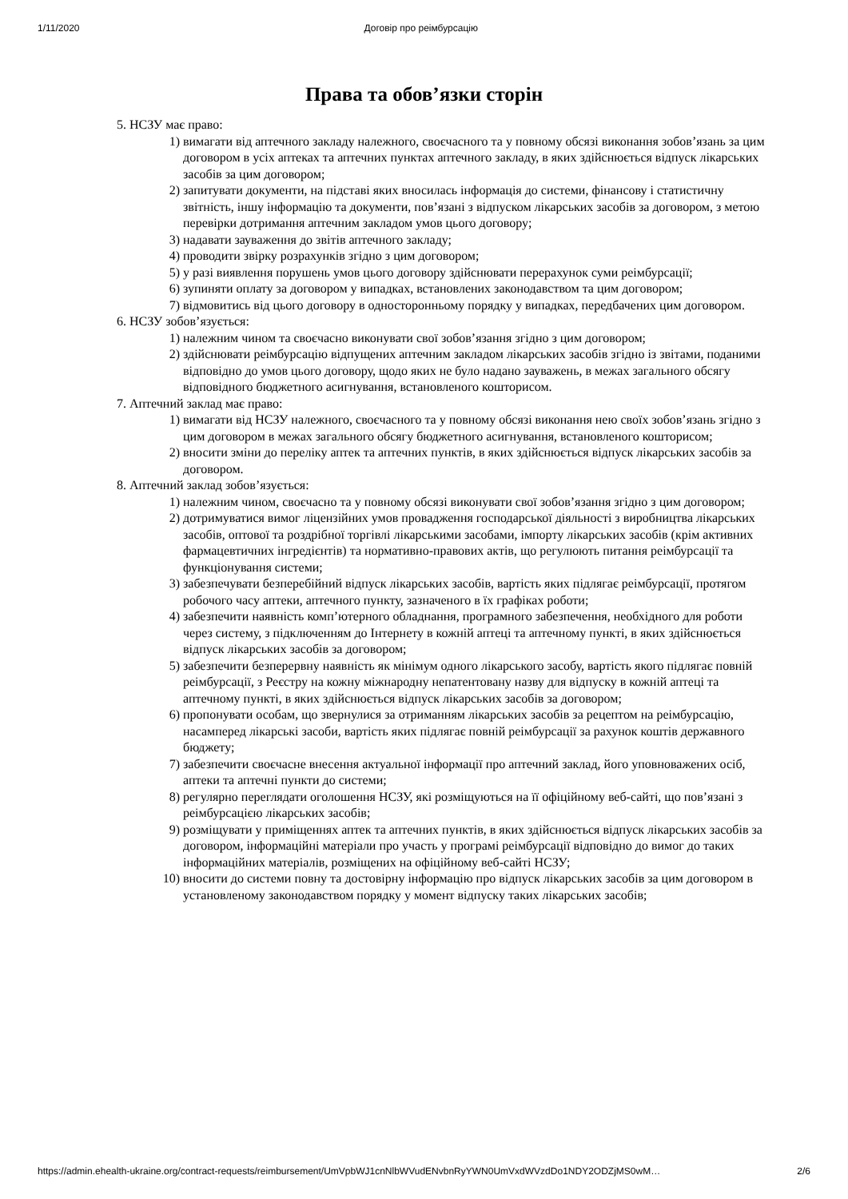1/11/2020 Договір про реімбурсацію
Права та обов’язки сторін
5. НСЗУ має право:
1) вимагати від аптечного закладу належного, своєчасного та у повному обсязі виконання зобов’язань за цим договором в усіх аптеках та аптечних пунктах аптечного закладу, в яких здійснюється відпуск лікарських засобів за цим договором;
2) запитувати документи, на підставі яких вносилась інформація до системи, фінансову і статистичну звітність, іншу інформацію та документи, пов’язані з відпуском лікарських засобів за договором, з метою перевірки дотримання аптечним закладом умов цього договору;
3) надавати зауваження до звітів аптечного закладу;
4) проводити звірку розрахунків згідно з цим договором;
5) у разі виявлення порушень умов цього договору здійснювати перерахунок суми реімбурсації;
6) зупиняти оплату за договором у випадках, встановлених законодавством та цим договором;
7) відмовитись від цього договору в односторонньому порядку у випадках, передбачених цим договором.
6. НСЗУ зобов’язується:
1) належним чином та своєчасно виконувати свої зобов’язання згідно з цим договором;
2) здійснювати реімбурсацію відпущених аптечним закладом лікарських засобів згідно із звітами, поданими відповідно до умов цього договору, щодо яких не було надано зауважень, в межах загального обсягу відповідного бюджетного асигнування, встановленого кошторисом.
7. Аптечний заклад має право:
1) вимагати від НСЗУ належного, своєчасного та у повному обсязі виконання нею своїх зобов’язань згідно з цим договором в межах загального обсягу бюджетного асигнування, встановленого кошторисом;
2) вносити зміни до переліку аптек та аптечних пунктів, в яких здійснюється відпуск лікарських засобів за договором.
8. Аптечний заклад зобов’язується:
1) належним чином, своєчасно та у повному обсязі виконувати свої зобов’язання згідно з цим договором;
2) дотримуватися вимог ліцензійних умов провадження господарської діяльності з виробництва лікарських засобів, оптової та роздрібної торгівлі лікарськими засобами, імпорту лікарських засобів (крім активних фармацевтичних інгредієнтів) та нормативно-правових актів, що регулюють питання реімбурсації та функціонування системи;
3) забезпечувати безперебійний відпуск лікарських засобів, вартість яких підлягає реімбурсації, протягом робочого часу аптеки, аптечного пункту, зазначеного в їх графіках роботи;
4) забезпечити наявність комп’ютерного обладнання, програмного забезпечення, необхідного для роботи через систему, з підключенням до Інтернету в кожній аптеці та аптечному пункті, в яких здійснюється відпуск лікарських засобів за договором;
5) забезпечити безперервну наявність як мінімум одного лікарського засобу, вартість якого підлягає повній реімбурсації, з Реєстру на кожну міжнародну непатентовану назву для відпуску в кожній аптеці та аптечному пункті, в яких здійснюється відпуск лікарських засобів за договором;
6) пропонувати особам, що звернулися за отриманням лікарських засобів за рецептом на реімбурсацію, насамперед лікарські засоби, вартість яких підлягає повній реімбурсації за рахунок коштів державного бюджету;
7) забезпечити своєчасне внесення актуальної інформації про аптечний заклад, його уповноважених осіб, аптеки та аптечні пункти до системи;
8) регулярно переглядати оголошення НСЗУ, які розміщуються на її офіційному веб-сайті, що пов’язані з реімбурсацією лікарських засобів;
9) розміщувати у приміщеннях аптек та аптечних пунктів, в яких здійснюється відпуск лікарських засобів за договором, інформаційні матеріали про участь у програмі реімбурсації відповідно до вимог до таких інформаційних матеріалів, розміщених на офіційному веб-сайті НСЗУ;
10) вносити до системи повну та достовірну інформацію про відпуск лікарських засобів за цим договором в установленому законодавством порядку у момент відпуску таких лікарських засобів;
https://admin.ehealth-ukraine.org/contract-requests/reimbursement/UmVpbWJ1cnNlbWVudENvbnRyYWN0UmVxdWVzdDo1NDY2ODZjMS0wM… 2/6